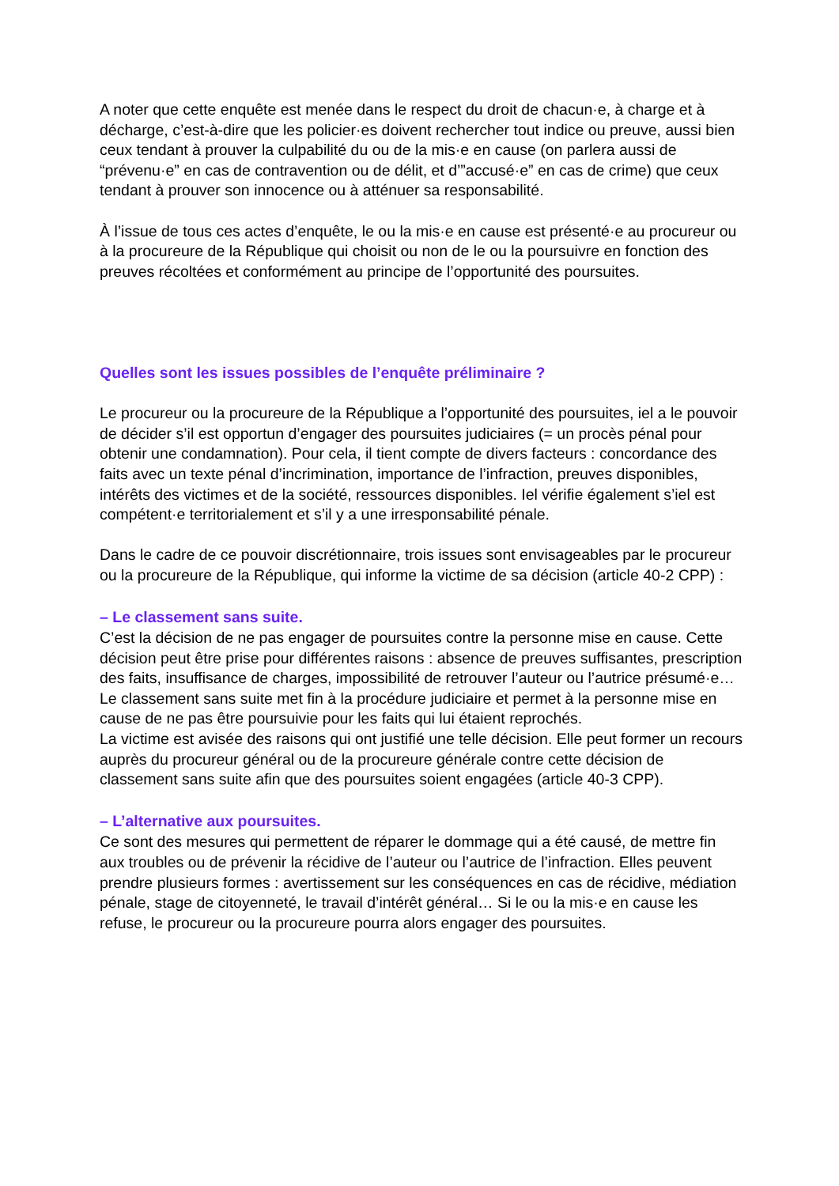A noter que cette enquête est menée dans le respect du droit de chacun·e, à charge et à décharge, c’est-à-dire que les policier·es doivent rechercher tout indice ou preuve, aussi bien ceux tendant à prouver la culpabilité du ou de la mis·e en cause (on parlera aussi de “prévenu·e” en cas de contravention ou de délit, et d’”accusé·e” en cas de crime) que ceux tendant à prouver son innocence ou à atténuer sa responsabilité.
À l’issue de tous ces actes d’enquête, le ou la mis·e en cause est présenté·e au procureur ou à la procureure de la République qui choisit ou non de le ou la poursuivre en fonction des preuves récoltées et conformément au principe de l’opportunité des poursuites.
Quelles sont les issues possibles de l’enquête préliminaire ?
Le procureur ou la procureure de la République a l’opportunité des poursuites, iel a le pouvoir de décider s’il est opportun d’engager des poursuites judiciaires (= un procès pénal pour obtenir une condamnation). Pour cela, il tient compte de divers facteurs : concordance des faits avec un texte pénal d’incrimination, importance de l’infraction, preuves disponibles, intérêts des victimes et de la société, ressources disponibles. Iel vérifie également s’iel est compétent·e territorialement et s’il y a une irresponsabilité pénale.
Dans le cadre de ce pouvoir discrétionnaire, trois issues sont envisageables par le procureur ou la procureure de la République, qui informe la victime de sa décision (article 40-2 CPP) :
– Le classement sans suite.
C’est la décision de ne pas engager de poursuites contre la personne mise en cause. Cette décision peut être prise pour différentes raisons : absence de preuves suffisantes, prescription des faits, insuffisance de charges, impossibilité de retrouver l’auteur ou l’autrice présumé·e… Le classement sans suite met fin à la procédure judiciaire et permet à la personne mise en cause de ne pas être poursuivie pour les faits qui lui étaient reprochés.
La victime est avisée des raisons qui ont justifié une telle décision. Elle peut former un recours auprès du procureur général ou de la procureure générale contre cette décision de classement sans suite afin que des poursuites soient engagées (article 40-3 CPP).
– L’alternative aux poursuites.
Ce sont des mesures qui permettent de réparer le dommage qui a été causé, de mettre fin aux troubles ou de prévenir la récidive de l’auteur ou l’autrice de l’infraction. Elles peuvent prendre plusieurs formes : avertissement sur les conséquences en cas de récidive, médiation pénale, stage de citoyenneté, le travail d’intérêt général… Si le ou la mis·e en cause les refuse, le procureur ou la procureure pourra alors engager des poursuites.